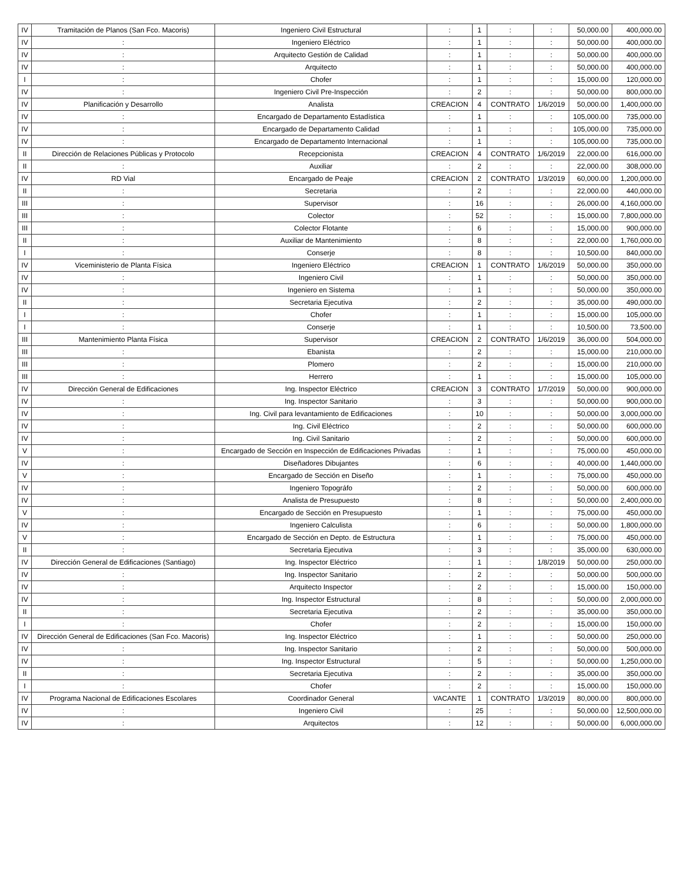| IV | Tramitación de Planos (San Fco. Macoris) | Ingeniero Civil Estructural | : | 1 | : | : | 50,000.00 | 400,000.00 |
| IV | : | Ingeniero Eléctrico | : | 1 | : | : | 50,000.00 | 400,000.00 |
| IV | : | Arquitecto Gestión de Calidad | : | 1 | : | : | 50,000.00 | 400,000.00 |
| IV | : | Arquitecto | : | 1 | : | : | 50,000.00 | 400,000.00 |
| I | : | Chofer | : | 1 | : | : | 15,000.00 | 120,000.00 |
| IV | : | Ingeniero Civil Pre-Inspección | : | 2 | : | : | 50,000.00 | 800,000.00 |
| IV | Planificación y Desarrollo | Analista | CREACION | 4 | CONTRATO | 1/6/2019 | 50,000.00 | 1,400,000.00 |
| IV | : | Encargado de Departamento Estadística | : | 1 | : | : | 105,000.00 | 735,000.00 |
| IV | : | Encargado de Departamento Calidad | : | 1 | : | : | 105,000.00 | 735,000.00 |
| IV | : | Encargado de Departamento Internacional | : | 1 | : | : | 105,000.00 | 735,000.00 |
| II | Dirección de Relaciones Públicas y Protocolo | Recepcionista | CREACION | 4 | CONTRATO | 1/6/2019 | 22,000.00 | 616,000.00 |
| II | : | Auxiliar | : | 2 | : | : | 22,000.00 | 308,000.00 |
| IV | RD Vial | Encargado de Peaje | CREACION | 2 | CONTRATO | 1/3/2019 | 60,000.00 | 1,200,000.00 |
| II | : | Secretaria | : | 2 | : | : | 22,000.00 | 440,000.00 |
| III | : | Supervisor | : | 16 | : | : | 26,000.00 | 4,160,000.00 |
| III | : | Colector | : | 52 | : | : | 15,000.00 | 7,800,000.00 |
| III | : | Colector Flotante | : | 6 | : | : | 15,000.00 | 900,000.00 |
| II | : | Auxiliar de Mantenimiento | : | 8 | : | : | 22,000.00 | 1,760,000.00 |
| I | : | Conserje | : | 8 | : | : | 10,500.00 | 840,000.00 |
| IV | Viceministerio de Planta Física | Ingeniero Eléctrico | CREACION | 1 | CONTRATO | 1/6/2019 | 50,000.00 | 350,000.00 |
| IV | : | Ingeniero Civil | : | 1 | : | : | 50,000.00 | 350,000.00 |
| IV | : | Ingeniero en Sistema | : | 1 | : | : | 50,000.00 | 350,000.00 |
| II | : | Secretaria Ejecutiva | : | 2 | : | : | 35,000.00 | 490,000.00 |
| I | : | Chofer | : | 1 | : | : | 15,000.00 | 105,000.00 |
| I | : | Conserje | : | 1 | : | : | 10,500.00 | 73,500.00 |
| III | Mantenimiento Planta Física | Supervisor | CREACION | 2 | CONTRATO | 1/6/2019 | 36,000.00 | 504,000.00 |
| III | : | Ebanista | : | 2 | : | : | 15,000.00 | 210,000.00 |
| III | : | Plomero | : | 2 | : | : | 15,000.00 | 210,000.00 |
| III | : | Herrero | : | 1 | : | : | 15,000.00 | 105,000.00 |
| IV | Dirección General de Edificaciones | Ing. Inspector Eléctrico | CREACION | 3 | CONTRATO | 1/7/2019 | 50,000.00 | 900,000.00 |
| IV | : | Ing. Inspector Sanitario | : | 3 | : | : | 50,000.00 | 900,000.00 |
| IV | : | Ing. Civil para levantamiento de Edificaciones | : | 10 | : | : | 50,000.00 | 3,000,000.00 |
| IV | : | Ing. Civil Eléctrico | : | 2 | : | : | 50,000.00 | 600,000.00 |
| IV | : | Ing. Civil Sanitario | : | 2 | : | : | 50,000.00 | 600,000.00 |
| V | : | Encargado de Sección en Inspección de Edificaciones Privadas | : | 1 | : | : | 75,000.00 | 450,000.00 |
| IV | : | Diseñadores Dibujantes | : | 6 | : | : | 40,000.00 | 1,440,000.00 |
| V | : | Encargado de Sección en Diseño | : | 1 | : | : | 75,000.00 | 450,000.00 |
| IV | : | Ingeniero Topográfo | : | 2 | : | : | 50,000.00 | 600,000.00 |
| IV | : | Analista de Presupuesto | : | 8 | : | : | 50,000.00 | 2,400,000.00 |
| V | : | Encargado de Sección en Presupuesto | : | 1 | : | : | 75,000.00 | 450,000.00 |
| IV | : | Ingeniero Calculista | : | 6 | : | : | 50,000.00 | 1,800,000.00 |
| V | : | Encargado de Sección en Depto. de Estructura | : | 1 | : | : | 75,000.00 | 450,000.00 |
| II | : | Secretaria Ejecutiva | : | 3 | : | : | 35,000.00 | 630,000.00 |
| IV | Dirección General de Edificaciones (Santiago) | Ing. Inspector Eléctrico | : | 1 | : | 1/8/2019 | 50,000.00 | 250,000.00 |
| IV | : | Ing. Inspector Sanitario | : | 2 | : | : | 50,000.00 | 500,000.00 |
| IV | : | Arquitecto Inspector | : | 2 | : | : | 15,000.00 | 150,000.00 |
| IV | : | Ing. Inspector Estructural | : | 8 | : | : | 50,000.00 | 2,000,000.00 |
| II | : | Secretaria Ejecutiva | : | 2 | : | : | 35,000.00 | 350,000.00 |
| I | : | Chofer | : | 2 | : | : | 15,000.00 | 150,000.00 |
| IV | Dirección General de Edificaciones (San Fco. Macoris) | Ing. Inspector Eléctrico | : | 1 | : | : | 50,000.00 | 250,000.00 |
| IV | : | Ing. Inspector Sanitario | : | 2 | : | : | 50,000.00 | 500,000.00 |
| IV | : | Ing. Inspector Estructural | : | 5 | : | : | 50,000.00 | 1,250,000.00 |
| II | : | Secretaria Ejecutiva | : | 2 | : | : | 35,000.00 | 350,000.00 |
| I | : | Chofer | : | 2 | : | : | 15,000.00 | 150,000.00 |
| IV | Programa Nacional de Edificaciones Escolares | Coordinador General | VACANTE | 1 | CONTRATO | 1/3/2019 | 80,000.00 | 800,000.00 |
| IV | : | Ingeniero Civil | : | 25 | : | : | 50,000.00 | 12,500,000.00 |
| IV | : | Arquitectos | : | 12 | : | : | 50,000.00 | 6,000,000.00 |